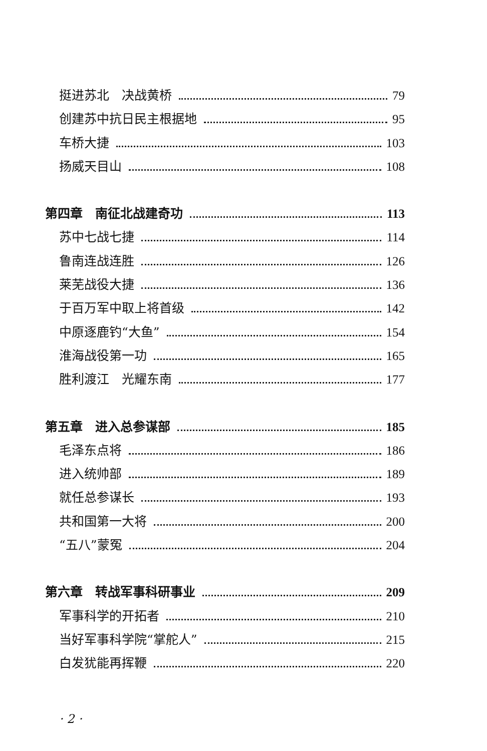挺进苏北　决战黄桥 79
创建苏中抗日民主根据地 95
车桥大捷 103
扬威天目山 108
第四章　南征北战建奇功 113
苏中七战七捷 114
鲁南连战连胜 126
莱芜战役大捷 136
于百万军中取上将首级 142
中原逐鹿钓“大鱼” 154
淮海战役第一功 165
胜利渡江　光耀东南 177
第五章　进入总参谋部 185
毛泽东点将 186
进入统帅部 189
就任总参谋长 193
共和国第一大将 200
“五八”蒙冤 204
第六章　转战军事科研事业 209
军事科学的开拓者 210
当好军事科学院“掌舵人” 215
白发犹能再挥鞭 220
· 2 ·